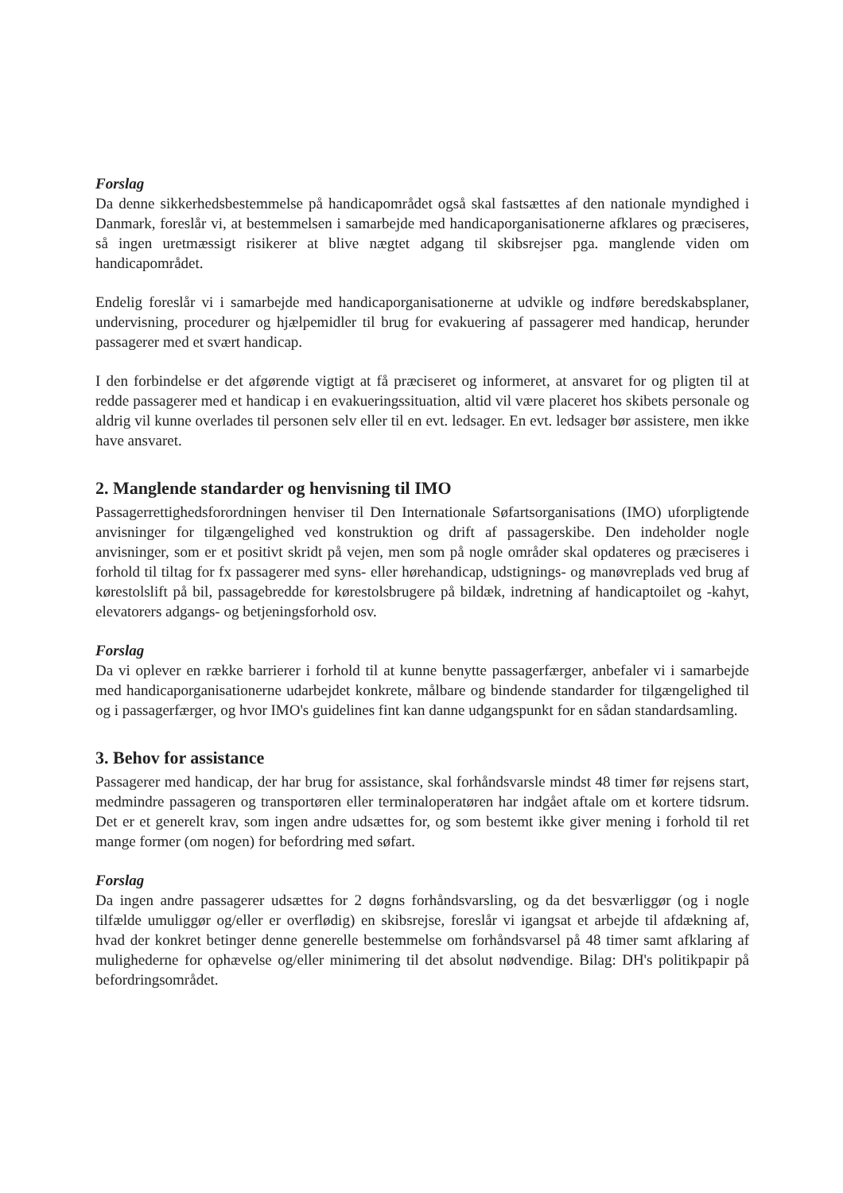Forslag
Da denne sikkerhedsbestemmelse på handicapområdet også skal fastsættes af den nationale myndighed i Danmark, foreslår vi, at bestemmelsen i samarbejde med handicaporganisationerne afklares og præciseres, så ingen uretmæssigt risikerer at blive nægtet adgang til skibsrejser pga. manglende viden om handicapområdet.
Endelig foreslår vi i samarbejde med handicaporganisationerne at udvikle og indføre beredskabsplaner, undervisning, procedurer og hjælpemidler til brug for evakuering af passagerer med handicap, herunder passagerer med et svært handicap.
I den forbindelse er det afgørende vigtigt at få præciseret og informeret, at ansvaret for og pligten til at redde passagerer med et handicap i en evakueringssituation, altid vil være placeret hos skibets personale og aldrig vil kunne overlades til personen selv eller til en evt. ledsager. En evt. ledsager bør assistere, men ikke have ansvaret.
2. Manglende standarder og henvisning til IMO
Passagerrettighedsforordningen henviser til Den Internationale Søfartsorganisations (IMO) uforpligtende anvisninger for tilgængelighed ved konstruktion og drift af passagerskibe. Den indeholder nogle anvisninger, som er et positivt skridt på vejen, men som på nogle områder skal opdateres og præciseres i forhold til tiltag for fx passagerer med syns- eller hørehandicap, udstignings- og manøvreplads ved brug af kørestolslift på bil, passagebredde for kørestolsbrugere på bildæk, indretning af handicaptoilet og -kahyt, elevatorers adgangs- og betjeningsforhold osv.
Forslag
Da vi oplever en række barrierer i forhold til at kunne benytte passagerfærger, anbefaler vi i samarbejde med handicaporganisationerne udarbejdet konkrete, målbare og bindende standarder for tilgængelighed til og i passagerfærger, og hvor IMO's guidelines fint kan danne udgangspunkt for en sådan standardsamling.
3. Behov for assistance
Passagerer med handicap, der har brug for assistance, skal forhåndsvarsle mindst 48 timer før rejsens start, medmindre passageren og transportøren eller terminaloperatøren har indgået aftale om et kortere tidsrum. Det er et generelt krav, som ingen andre udsættes for, og som bestemt ikke giver mening i forhold til ret mange former (om nogen) for befordring med søfart.
Forslag
Da ingen andre passagerer udsættes for 2 døgns forhåndsvarsling, og da det besværliggør (og i nogle tilfælde umuliggør og/eller er overflødig) en skibsrejse, foreslår vi igangsat et arbejde til afdækning af, hvad der konkret betinger denne generelle bestemmelse om forhåndsvarsel på 48 timer samt afklaring af mulighederne for ophævelse og/eller minimering til det absolut nødvendige. Bilag: DH's politikpapir på befordringsområdet.